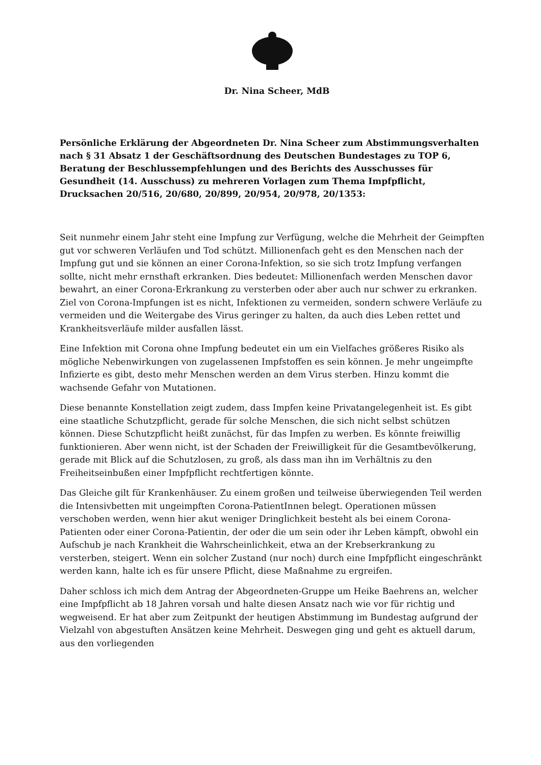Dr. Nina Scheer, MdB
Persönliche Erklärung der Abgeordneten Dr. Nina Scheer zum Abstimmungsverhalten nach § 31 Absatz 1 der Geschäftsordnung des Deutschen Bundestages zu TOP 6, Beratung der Beschlussempfehlungen und des Berichts des Ausschusses für Gesundheit (14. Ausschuss) zu mehreren Vorlagen zum Thema Impfpflicht, Drucksachen 20/516, 20/680, 20/899, 20/954, 20/978, 20/1353:
Seit nunmehr einem Jahr steht eine Impfung zur Verfügung, welche die Mehrheit der Geimpften gut vor schweren Verläufen und Tod schützt. Millionenfach geht es den Menschen nach der Impfung gut und sie können an einer Corona-Infektion, so sie sich trotz Impfung verfangen sollte, nicht mehr ernsthaft erkranken. Dies bedeutet: Millionenfach werden Menschen davor bewahrt, an einer Corona-Erkrankung zu versterben oder aber auch nur schwer zu erkranken. Ziel von Corona-Impfungen ist es nicht, Infektionen zu vermeiden, sondern schwere Verläufe zu vermeiden und die Weitergabe des Virus geringer zu halten, da auch dies Leben rettet und Krankheitsverläufe milder ausfallen lässt.
Eine Infektion mit Corona ohne Impfung bedeutet ein um ein Vielfaches größeres Risiko als mögliche Nebenwirkungen von zugelassenen Impfstoffen es sein können. Je mehr ungeimpfte Infizierte es gibt, desto mehr Menschen werden an dem Virus sterben. Hinzu kommt die wachsende Gefahr von Mutationen.
Diese benannte Konstellation zeigt zudem, dass Impfen keine Privatangelegenheit ist. Es gibt eine staatliche Schutzpflicht, gerade für solche Menschen, die sich nicht selbst schützen können. Diese Schutzpflicht heißt zunächst, für das Impfen zu werben. Es könnte freiwillig funktionieren. Aber wenn nicht, ist der Schaden der Freiwilligkeit für die Gesamtbevölkerung, gerade mit Blick auf die Schutzlosen, zu groß, als dass man ihn im Verhältnis zu den Freiheitseinbußen einer Impfpflicht rechtfertigen könnte.
Das Gleiche gilt für Krankenhäuser. Zu einem großen und teilweise überwiegenden Teil werden die Intensivbetten mit ungeimpften Corona-PatientInnen belegt. Operationen müssen verschoben werden, wenn hier akut weniger Dringlichkeit besteht als bei einem Corona-Patienten oder einer Corona-Patientin, der oder die um sein oder ihr Leben kämpft, obwohl ein Aufschub je nach Krankheit die Wahrscheinlichkeit, etwa an der Krebserkrankung zu versterben, steigert. Wenn ein solcher Zustand (nur noch) durch eine Impfpflicht eingeschränkt werden kann, halte ich es für unsere Pflicht, diese Maßnahme zu ergreifen.
Daher schloss ich mich dem Antrag der Abgeordneten-Gruppe um Heike Baehrens an, welcher eine Impfpflicht ab 18 Jahren vorsah und halte diesen Ansatz nach wie vor für richtig und wegweisend. Er hat aber zum Zeitpunkt der heutigen Abstimmung im Bundestag aufgrund der Vielzahl von abgestuften Ansätzen keine Mehrheit. Deswegen ging und geht es aktuell darum, aus den vorliegenden